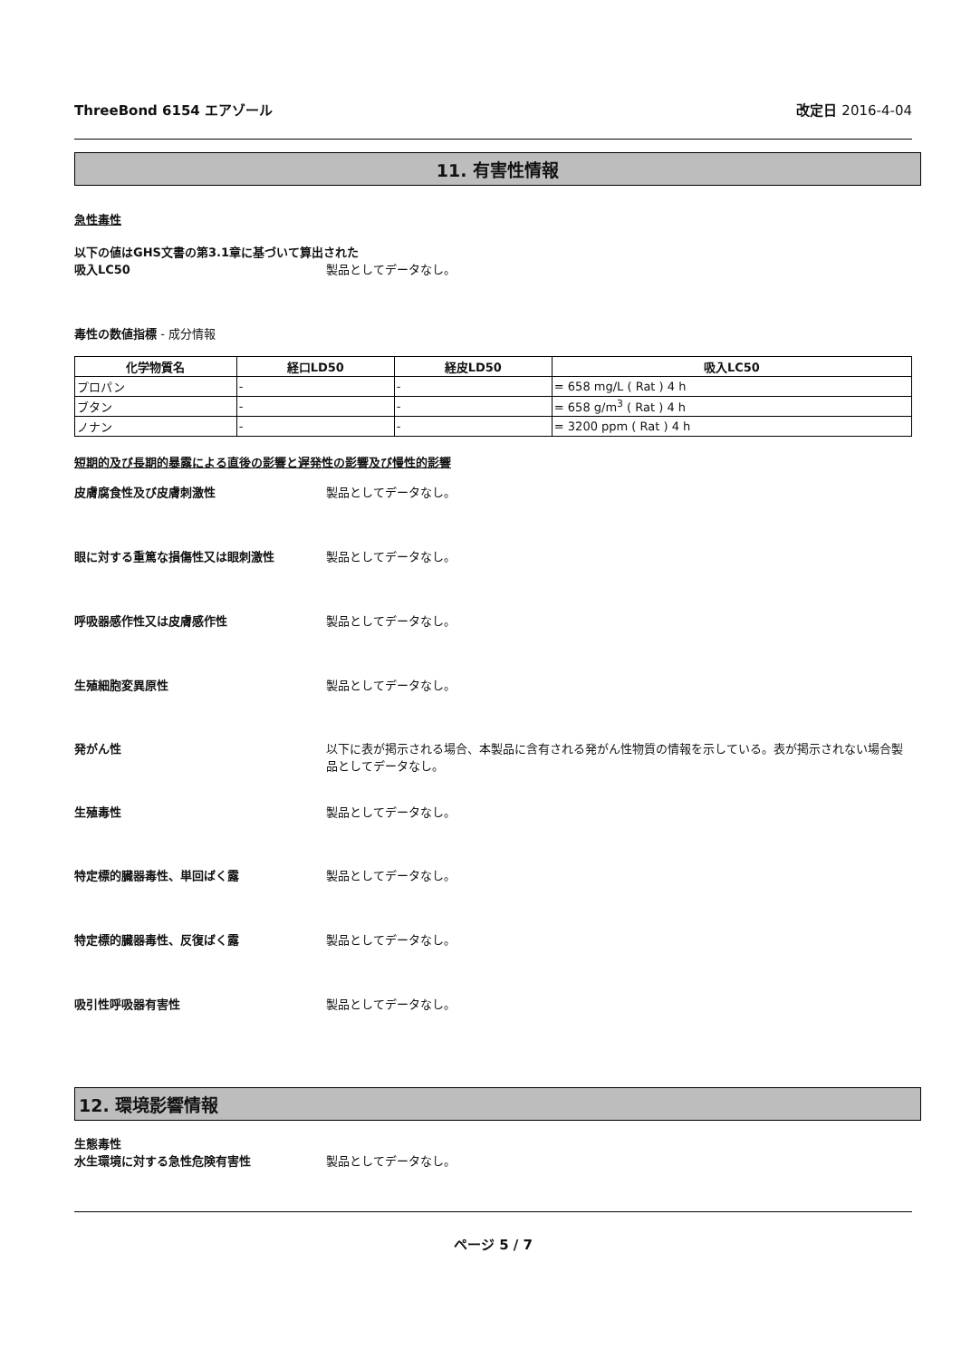ThreeBond 6154 エアゾール 改定日 2016-4-04
11. 有害性情報
急性毒性
以下の値はGHS文書の第3.1章に基づいて算出された
吸入LC50 製品としてデータなし。
毒性の数値指標 - 成分情報
| 化学物質名 | 経口LD50 | 経皮LD50 | 吸入LC50 |
| --- | --- | --- | --- |
| プロパン | - | - | = 658 mg/L ( Rat ) 4 h |
| ブタン | - | - | = 658 g/m<sup>3</sup> ( Rat ) 4 h |
| ノナン | - | - | = 3200 ppm ( Rat ) 4 h |
短期的及び長期的暴露による直後の影響と遅発性の影響及び慢性的影響
皮膚腐食性及び皮膚刺激性 製品としてデータなし。
眼に対する重篤な損傷性又は眼刺激性 製品としてデータなし。
呼吸器感作性又は皮膚感作性 製品としてデータなし。
生殖細胞変異原性 製品としてデータなし。
発がん性 以下に表が掲示される場合、本製品に含有される発がん性物質の情報を示している。表が掲示されない場合製品としてデータなし。
生殖毒性 製品としてデータなし。
特定標的臓器毒性、単回ばく露 製品としてデータなし。
特定標的臓器毒性、反復ばく露 製品としてデータなし。
吸引性呼吸器有害性 製品としてデータなし。
12. 環境影響情報
生態毒性
水生環境に対する急性危険有害性 製品としてデータなし。
ページ 5 / 7